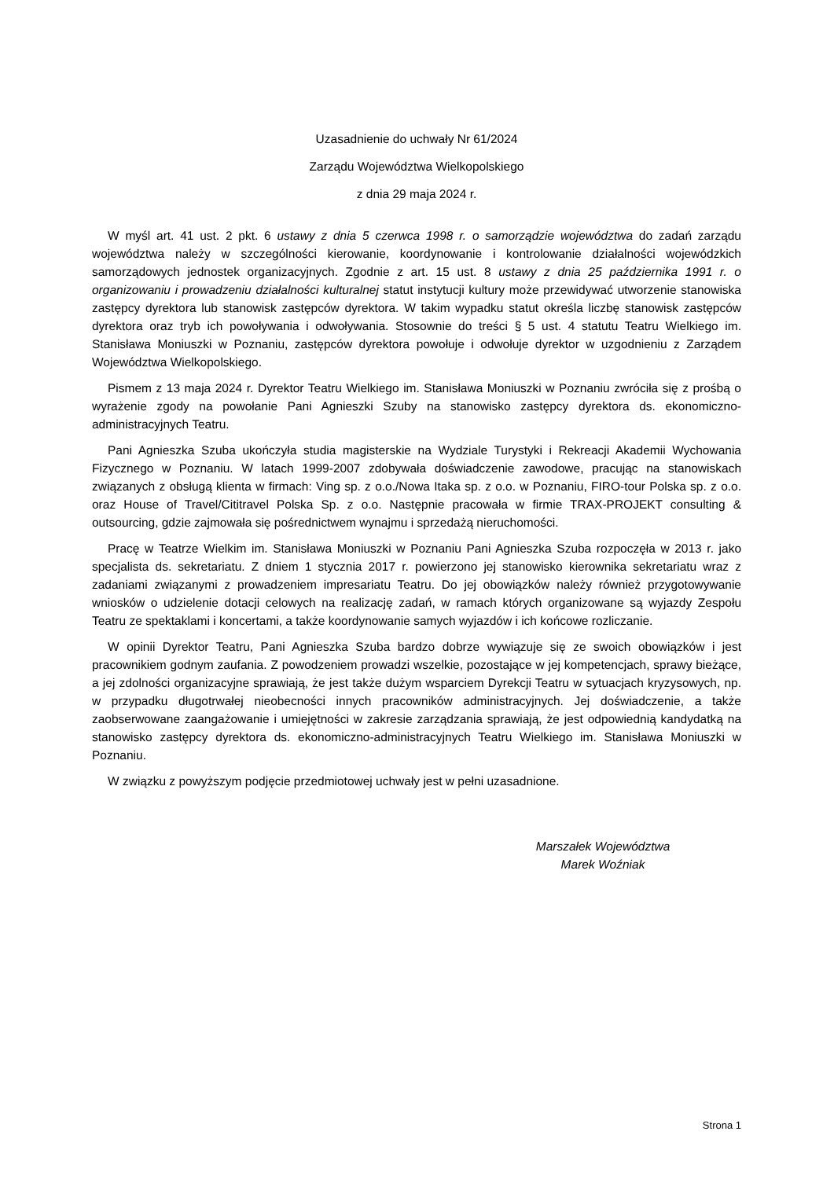Uzasadnienie do uchwały Nr 61/2024
Zarządu Województwa Wielkopolskiego
z dnia 29 maja 2024 r.
W myśl art. 41 ust. 2 pkt. 6 ustawy z dnia 5 czerwca 1998 r. o samorządzie województwa do zadań zarządu województwa należy w szczególności kierowanie, koordynowanie i kontrolowanie działalności wojewódzkich samorządowych jednostek organizacyjnych. Zgodnie z art. 15 ust. 8 ustawy z dnia 25 października 1991 r. o organizowaniu i prowadzeniu działalności kulturalnej statut instytucji kultury może przewidywać utworzenie stanowiska zastępcy dyrektora lub stanowisk zastępców dyrektora. W takim wypadku statut określa liczbę stanowisk zastępców dyrektora oraz tryb ich powoływania i odwoływania. Stosownie do treści § 5 ust. 4 statutu Teatru Wielkiego im. Stanisława Moniuszki w Poznaniu, zastępców dyrektora powołuje i odwołuje dyrektor w uzgodnieniu z Zarządem Województwa Wielkopolskiego.
Pismem z 13 maja 2024 r. Dyrektor Teatru Wielkiego im. Stanisława Moniuszki w Poznaniu zwróciła się z prośbą o wyrażenie zgody na powołanie Pani Agnieszki Szuby na stanowisko zastępcy dyrektora ds. ekonomiczno-administracyjnych Teatru.
Pani Agnieszka Szuba ukończyła studia magisterskie na Wydziale Turystyki i Rekreacji Akademii Wychowania Fizycznego w Poznaniu. W latach 1999-2007 zdobywała doświadczenie zawodowe, pracując na stanowiskach związanych z obsługą klienta w firmach: Ving sp. z o.o./Nowa Itaka sp. z o.o. w Poznaniu, FIRO-tour Polska sp. z o.o. oraz House of Travel/Cititravel Polska Sp. z o.o. Następnie pracowała w firmie TRAX-PROJEKT consulting & outsourcing, gdzie zajmowała się pośrednictwem wynajmu i sprzedażą nieruchomości.
Pracę w Teatrze Wielkim im. Stanisława Moniuszki w Poznaniu Pani Agnieszka Szuba rozpoczęła w 2013 r. jako specjalista ds. sekretariatu. Z dniem 1 stycznia 2017 r. powierzono jej stanowisko kierownika sekretariatu wraz z zadaniami związanymi z prowadzeniem impresariatu Teatru. Do jej obowiązków należy również przygotowywanie wniosków o udzielenie dotacji celowych na realizację zadań, w ramach których organizowane są wyjazdy Zespołu Teatru ze spektaklami i koncertami, a także koordynowanie samych wyjazdów i ich końcowe rozliczanie.
W opinii Dyrektor Teatru, Pani Agnieszka Szuba bardzo dobrze wywiązuje się ze swoich obowiązków i jest pracownikiem godnym zaufania. Z powodzeniem prowadzi wszelkie, pozostające w jej kompetencjach, sprawy bieżące, a jej zdolności organizacyjne sprawiają, że jest także dużym wsparciem Dyrekcji Teatru w sytuacjach kryzysowych, np. w przypadku długotrwałej nieobecności innych pracowników administracyjnych. Jej doświadczenie, a także zaobserwowane zaangażowanie i umiejętności w zakresie zarządzania sprawiają, że jest odpowiednią kandydatką na stanowisko zastępcy dyrektora ds. ekonomiczno-administracyjnych Teatru Wielkiego im. Stanisława Moniuszki w Poznaniu.
W związku z powyższym podjęcie przedmiotowej uchwały jest w pełni uzasadnione.
Marszałek Województwa
Marek Woźniak
Strona 1